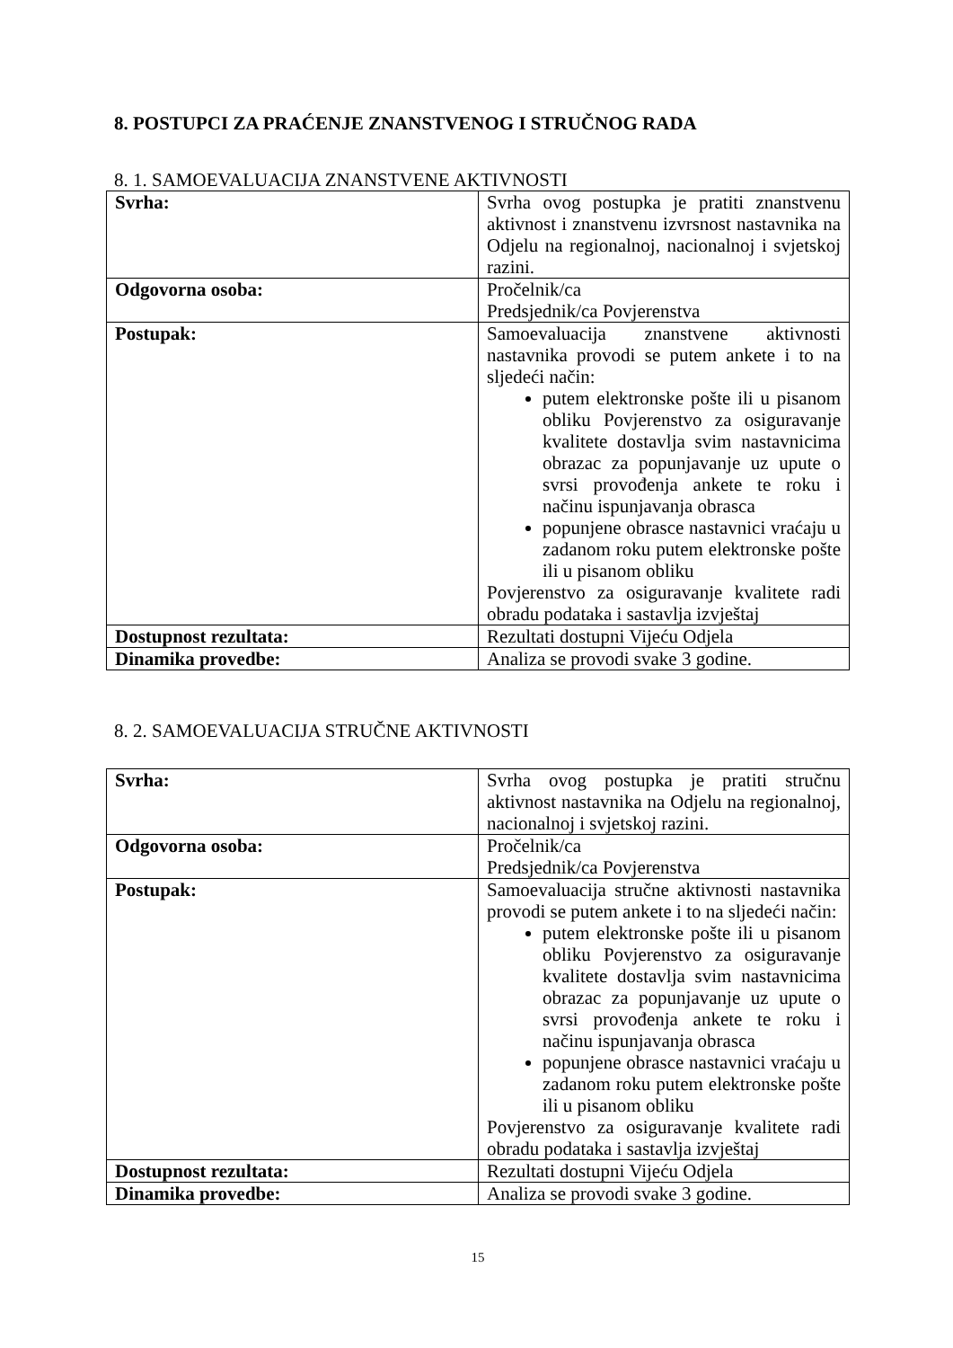8. POSTUPCI ZA PRAĆENJE ZNANSTVENOG I STRUČNOG RADA
8. 1. SAMOEVALUACIJA ZNANSTVENE AKTIVNOSTI
| Svrha: | Svrha ovog postupka je pratiti znanstvenu aktivnost i znanstvenu izvrsnost nastavnika na Odjelu na regionalnoj, nacionalnoj i svjetskoj razini. |
| Odgovorna osoba: | Pročelnik/ca Predsjednik/ca Povjerenstva |
| Postupak: | Samoevaluacija znanstvene aktivnosti nastavnika provodi se putem ankete i to na sljedeći način: putem elektronske pošte ili u pisanom obliku Povjerenstvo za osiguravanje kvalitete dostavlja svim nastavnicima obrazac za popunjavanje uz upute o svrsi provođenja ankete te roku i načinu ispunjavanja obrasca popunjene obrasce nastavnici vraćaju u zadanom roku putem elektronske pošte ili u pisanom obliku Povjerenstvo za osiguravanje kvalitete radi obradu podataka i sastavlja izvještaj |
| Dostupnost rezultata: | Rezultati dostupni Vijeću Odjela |
| Dinamika provedbe: | Analiza se provodi svake 3 godine. |
8. 2. SAMOEVALUACIJA STRUČNE AKTIVNOSTI
| Svrha: | Svrha ovog postupka je pratiti stručnu aktivnost nastavnika na Odjelu na regionalnoj, nacionalnoj i svjetskoj razini. |
| Odgovorna osoba: | Pročelnik/ca Predsjednik/ca Povjerenstva |
| Postupak: | Samoevaluacija stručne aktivnosti nastavnika provodi se putem ankete i to na sljedeći način: putem elektronske pošte ili u pisanom obliku Povjerenstvo za osiguravanje kvalitete dostavlja svim nastavnicima obrazac za popunjavanje uz upute o svrsi provođenja ankete te roku i načinu ispunjavanja obrasca popunjene obrasce nastavnici vraćaju u zadanom roku putem elektronske pošte ili u pisanom obliku Povjerenstvo za osiguravanje kvalitete radi obradu podataka i sastavlja izvještaj |
| Dostupnost rezultata: | Rezultati dostupni Vijeću Odjela |
| Dinamika provedbe: | Analiza se provodi svake 3 godine. |
15